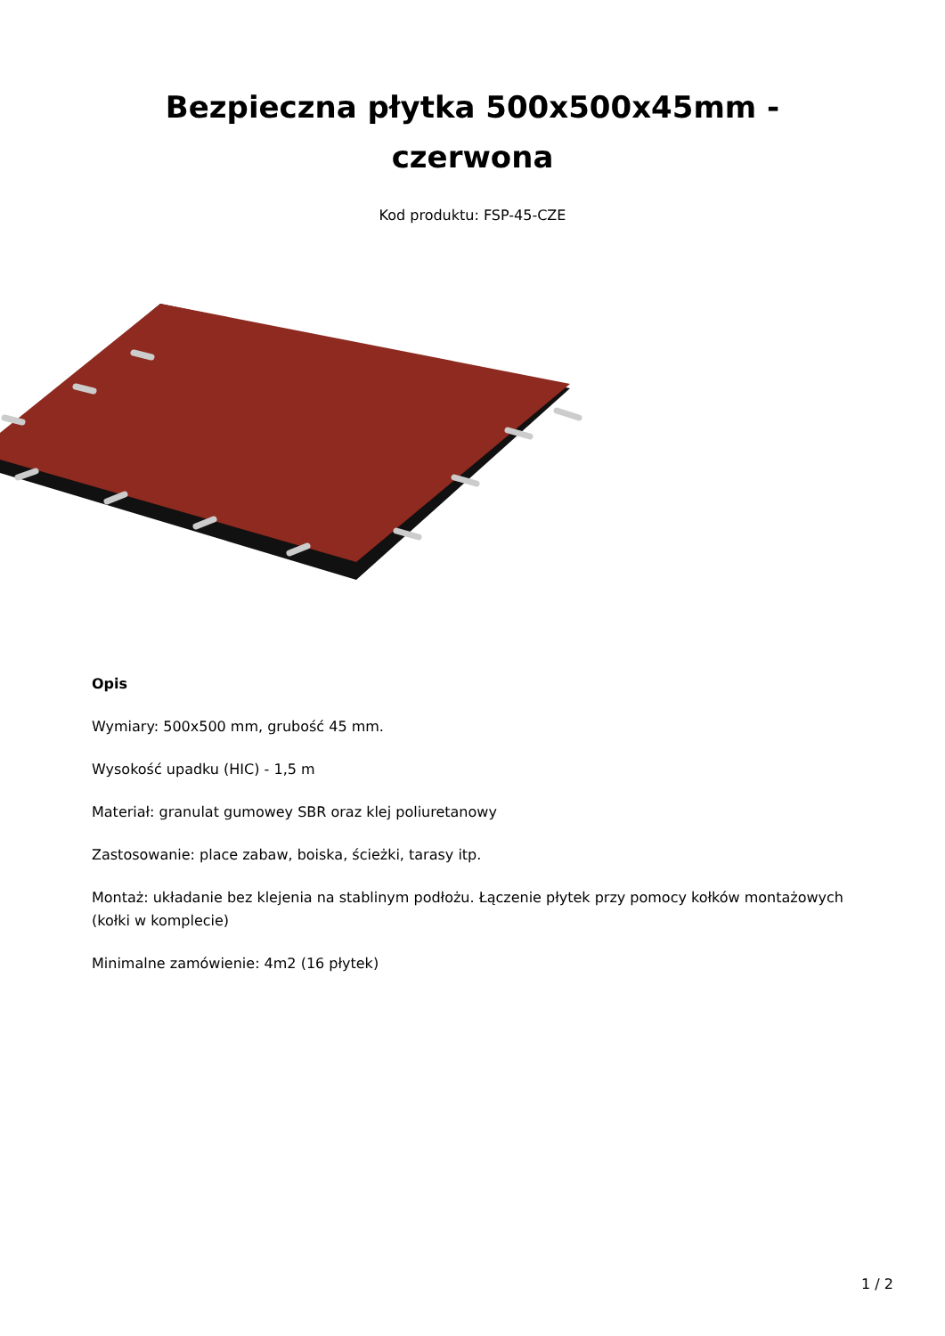Bezpieczna płytka 500x500x45mm -
czerwona
Kod produktu: FSP-45-CZE
Opis
Wymiary: 500x500 mm, grubość 45 mm.
Wysokość upadku (HIC) - 1,5 m
Materiał: granulat gumowey SBR oraz klej poliuretanowy
Zastosowanie: place zabaw, boiska, ścieżki, tarasy itp.
Montaż: układanie bez klejenia na stablinym podłożu. Łączenie płytek przy pomocy kołków montażowych (kołki w komplecie)
Minimalne zamówienie: 4m2 (16 płytek)
1 / 2